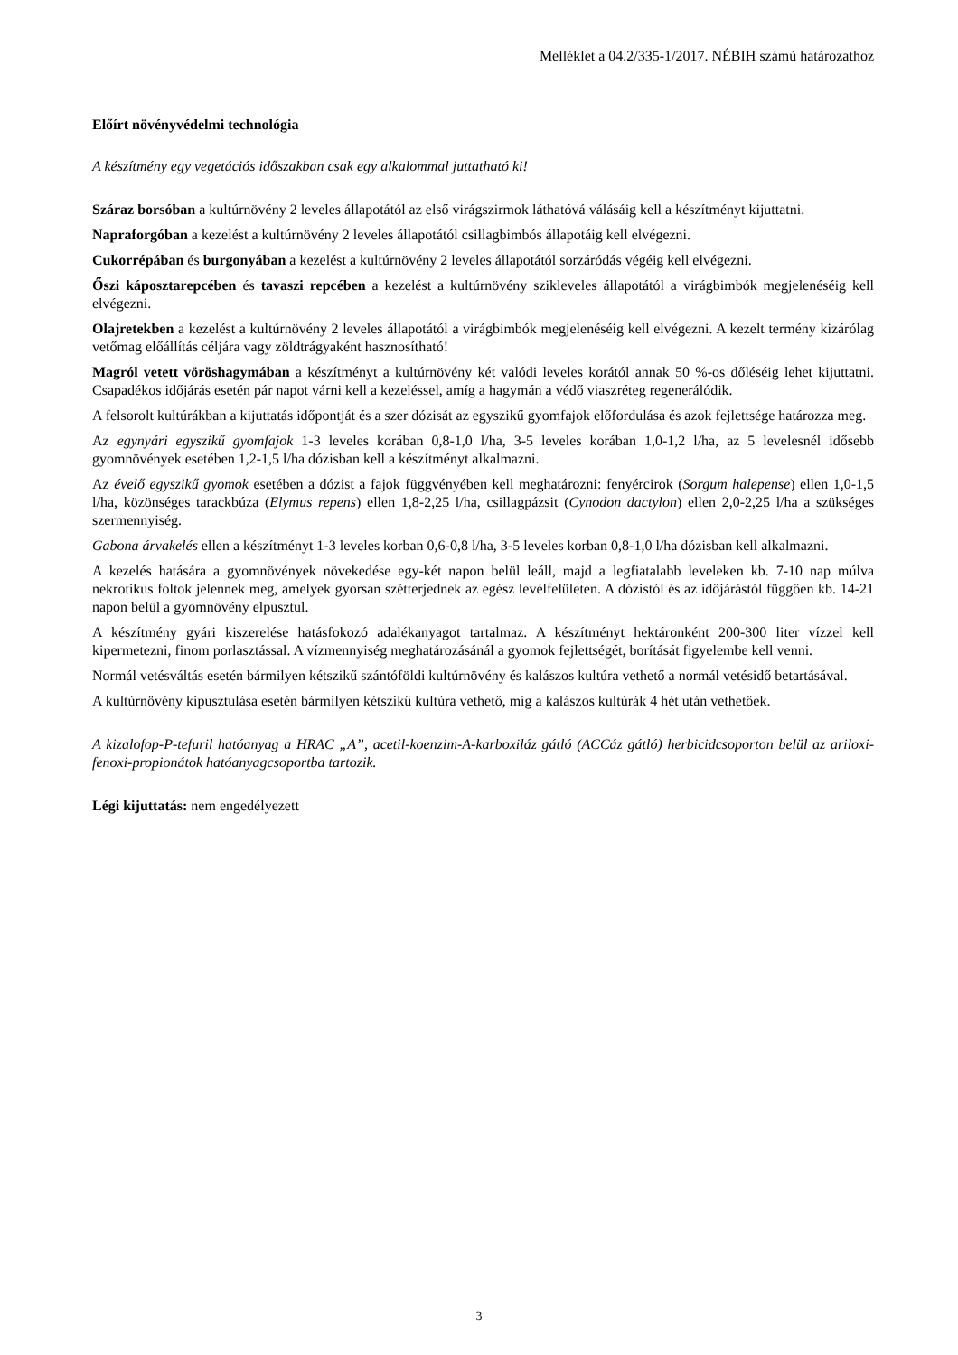Melléklet a 04.2/335-1/2017. NÉBIH számú határozathoz
Előírt növényvédelmi technológia
A készítmény egy vegetációs időszakban csak egy alkalommal juttatható ki!
Száraz borsóban a kultúrnövény 2 leveles állapotától az első virágszirmok láthatóvá válásáig kell a készítményt kijuttatni.
Napraforgóban a kezelést a kultúrnövény 2 leveles állapotától csillagbimbós állapotáig kell elvégezni.
Cukorrépában és burgonyában a kezelést a kultúrnövény 2 leveles állapotától sorzáródás végéig kell elvégezni.
Őszi káposztarepcében és tavaszi repcében a kezelést a kultúrnövény szikleveles állapotától a virágbimbók megjelenéséig kell elvégezni.
Olajretekben a kezelést a kultúrnövény 2 leveles állapotától a virágbimbók megjelenéséig kell elvégezni. A kezelt termény kizárólag vetőmag előállítás céljára vagy zöldtrágyaként hasznosítható!
Magról vetett vöröshagymában a készítményt a kultúrnövény két valódi leveles korától annak 50 %-os dőléséig lehet kijuttatni. Csapadékos időjárás esetén pár napot várni kell a kezeléssel, amíg a hagymán a védő viaszréteg regenerálódik.
A felsorolt kultúrákban a kijuttatás időpontját és a szer dózisát az egyszikű gyomfajok előfordulása és azok fejlettsége határozza meg.
Az egynyári egyszikű gyomfajok 1-3 leveles korában 0,8-1,0 l/ha, 3-5 leveles korában 1,0-1,2 l/ha, az 5 levelesnél idősebb gyomnövények esetében 1,2-1,5 l/ha dózisban kell a készítményt alkalmazni.
Az évelő egyszikű gyomok esetében a dózist a fajok függvényében kell meghatározni: fenyércirok (Sorgum halepense) ellen 1,0-1,5 l/ha, közönséges tarackbúza (Elymus repens) ellen 1,8-2,25 l/ha, csillagpázsit (Cynodon dactylon) ellen 2,0-2,25 l/ha a szükséges szermennyiség.
Gabona árvakelés ellen a készítményt 1-3 leveles korban 0,6-0,8 l/ha, 3-5 leveles korban 0,8-1,0 l/ha dózisban kell alkalmazni.
A kezelés hatására a gyomnövények növekedése egy-két napon belül leáll, majd a legfiatalabb leveleken kb. 7-10 nap múlva nekrotikus foltok jelennek meg, amelyek gyorsan szétterjednek az egész levélfelületen. A dózistól és az időjárástól függően kb. 14-21 napon belül a gyomnövény elpusztul.
A készítmény gyári kiszerelése hatásfokozó adalékanyagot tartalmaz. A készítményt hektáronként 200-300 liter vízzel kell kipermetezni, finom porlasztással. A vízmennyiség meghatározásánál a gyomok fejlettségét, borítását figyelembe kell venni.
Normál vetésváltás esetén bármilyen kétszikű szántóföldi kultúrnövény és kalászos kultúra vethető a normál vetésidő betartásával.
A kultúrnövény kipusztulása esetén bármilyen kétszikű kultúra vethető, míg a kalászos kultúrák 4 hét után vethetőek.
A kizalofop-P-tefuril hatóanyag a HRAC „A”, acetil-koenzim-A-karboxiláz gátló (ACCáz gátló) herbicidcsoporton belül az ariloxi-fenoxi-propionátok hatóanyagcsoportba tartozik.
Légi kijuttatás: nem engedélyezett
3